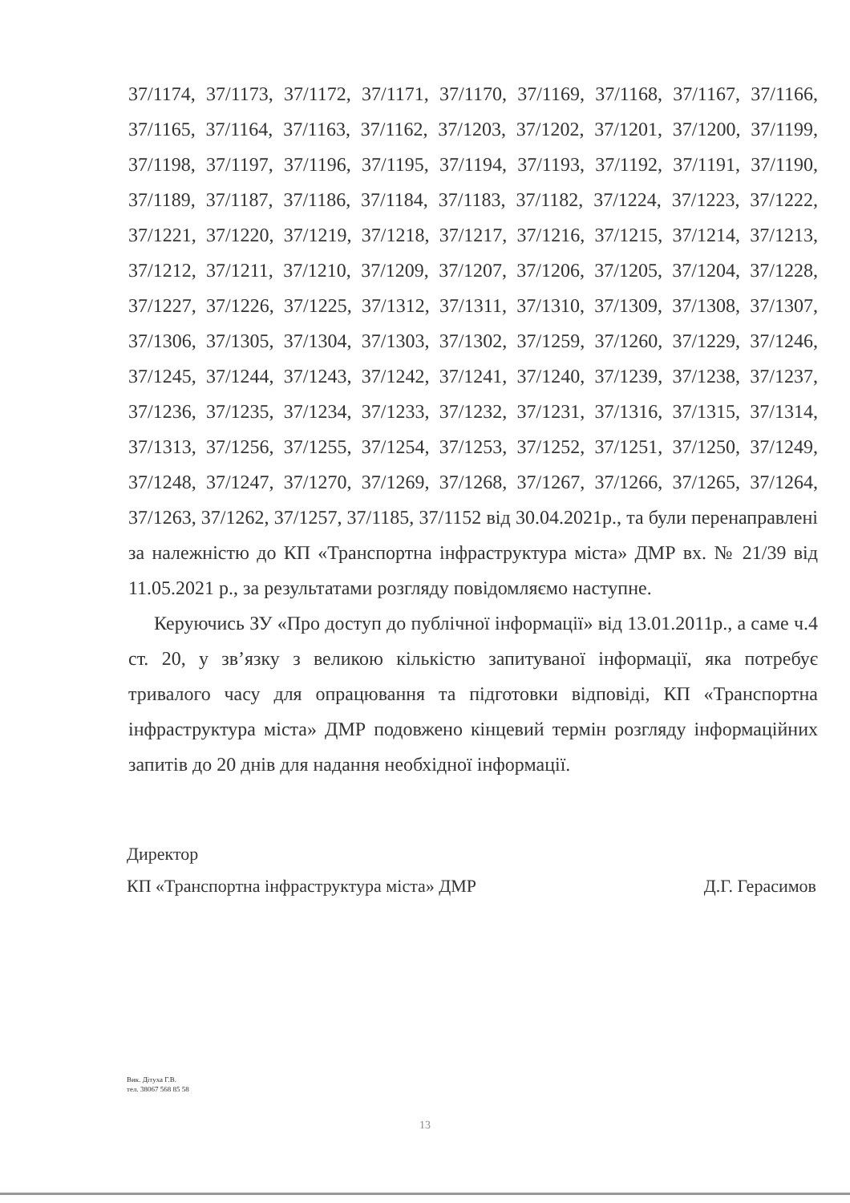37/1174, 37/1173, 37/1172, 37/1171, 37/1170, 37/1169, 37/1168, 37/1167, 37/1166, 37/1165, 37/1164, 37/1163, 37/1162, 37/1203, 37/1202, 37/1201, 37/1200, 37/1199, 37/1198, 37/1197, 37/1196, 37/1195, 37/1194, 37/1193, 37/1192, 37/1191, 37/1190, 37/1189, 37/1187, 37/1186, 37/1184, 37/1183, 37/1182, 37/1224, 37/1223, 37/1222, 37/1221, 37/1220, 37/1219, 37/1218, 37/1217, 37/1216, 37/1215, 37/1214, 37/1213, 37/1212, 37/1211, 37/1210, 37/1209, 37/1207, 37/1206, 37/1205, 37/1204, 37/1228, 37/1227, 37/1226, 37/1225, 37/1312, 37/1311, 37/1310, 37/1309, 37/1308, 37/1307, 37/1306, 37/1305, 37/1304, 37/1303, 37/1302, 37/1259, 37/1260, 37/1229, 37/1246, 37/1245, 37/1244, 37/1243, 37/1242, 37/1241, 37/1240, 37/1239, 37/1238, 37/1237, 37/1236, 37/1235, 37/1234, 37/1233, 37/1232, 37/1231, 37/1316, 37/1315, 37/1314, 37/1313, 37/1256, 37/1255, 37/1254, 37/1253, 37/1252, 37/1251, 37/1250, 37/1249, 37/1248, 37/1247, 37/1270, 37/1269, 37/1268, 37/1267, 37/1266, 37/1265, 37/1264, 37/1263, 37/1262, 37/1257, 37/1185, 37/1152 від 30.04.2021р., та були перенаправлені за належністю до КП «Транспортна інфраструктура міста» ДМР вх. № 21/39 від 11.05.2021 р., за результатами розгляду повідомляємо наступне.
Керуючись ЗУ «Про доступ до публічної інформації» від 13.01.2011р., а саме ч.4 ст. 20, у зв’язку з великою кількістю запитуваної інформації, яка потребує тривалого часу для опрацювання та підготовки відповіді, КП «Транспортна інфраструктура міста» ДМР подовжено кінцевий термін розгляду інформаційних запитів до 20 днів для надання необхідної інформації.
Директор
КП «Транспортна інфраструктура міста» ДМР Д.Г. Герасимов
Вик. Дітуха Г.В.
тел. 38067 568 85 58
13